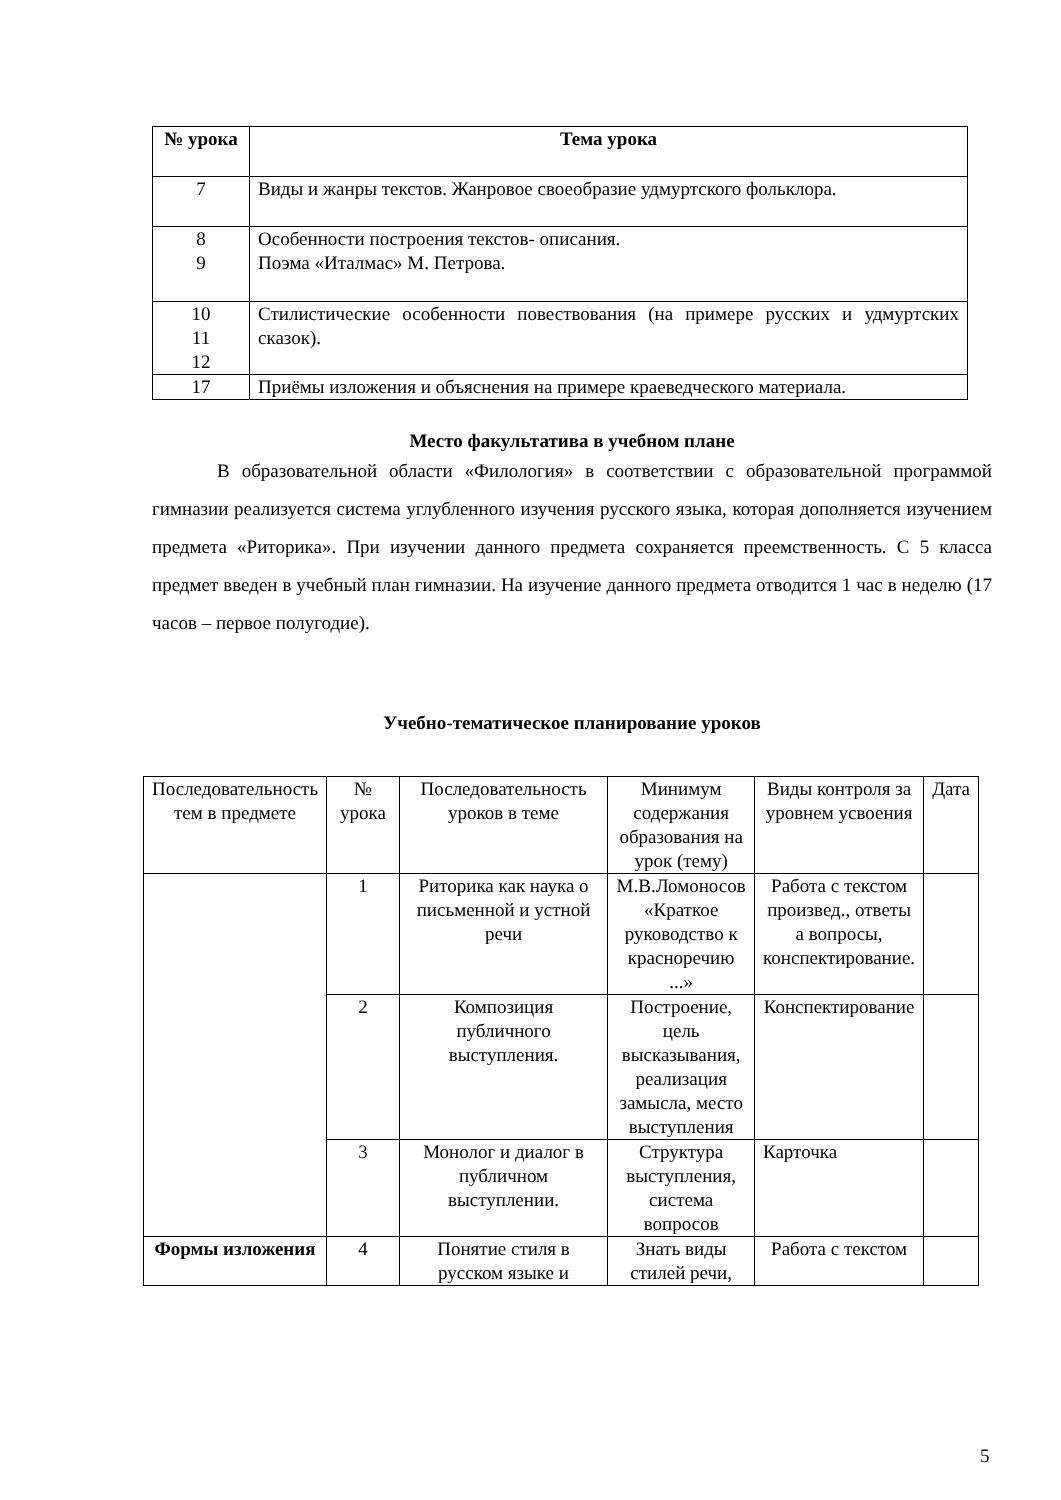| № урока | Тема урока |
| --- | --- |
| 7 | Виды и жанры текстов. Жанровое своеобразие удмуртского фольклора. |
| 8 9 | Особенности построения текстов- описания. Поэма «Италмас» М. Петрова. |
| 10 11 12 | Стилистические особенности повествования (на примере русских и удмуртских сказок). |
| 17 | Приёмы изложения и объяснения на примере краеведческого материала. |
Место факультатива в учебном плане
В образовательной области «Филология» в соответствии с образовательной программой гимназии реализуется система углубленного изучения русского языка, которая дополняется изучением предмета «Риторика». При изучении данного предмета сохраняется преемственность. С 5 класса предмет введен в учебный план гимназии. На изучение данного предмета отводится 1 час в неделю (17 часов – первое полугодие).
Учебно-тематическое планирование уроков
| Последовательность тем в предмете | № урока | Последовательность уроков в теме | Минимум содержания образования на урок (тему) | Виды контроля за уровнем усвоения | Дата |
| | 1 | Риторика как наука о письменной и устной речи | М.В.Ломоносов «Краткое руководство к красноречию ...» | Работа с текстом произвед., ответы а вопросы, конспектирование. | |
| | 2 | Композиция публичного выступления. | Построение, цель высказывания, реализация замысла, место выступления | Конспектирование | |
| | 3 | Монолог и диалог в публичном выступлении. | Структура выступления, система вопросов | Карточка | |
| Формы изложения | 4 | Понятие стиля в русском языке и | Знать виды стилей речи, | Работа с текстом | |
5